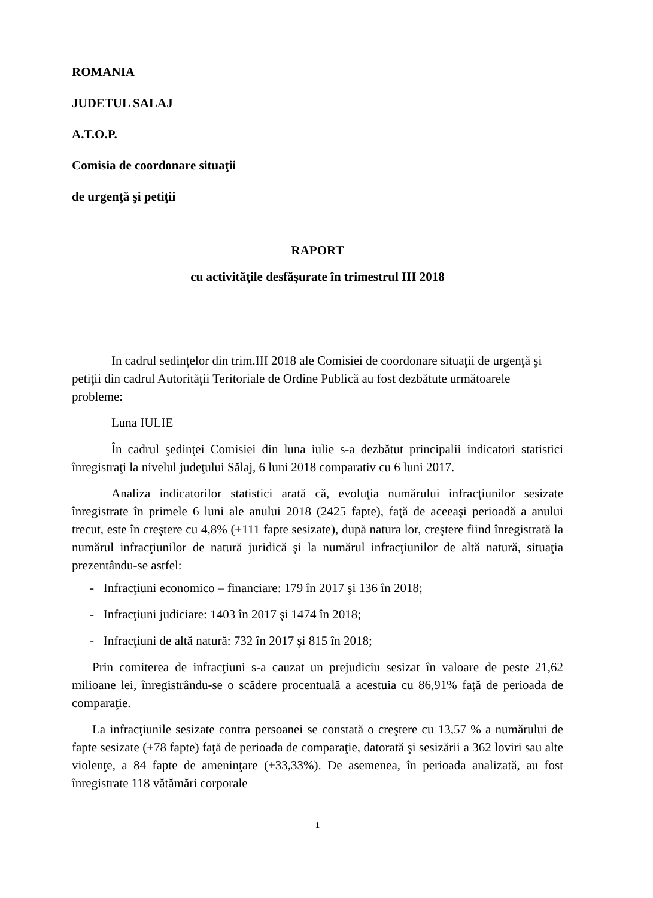ROMANIA
JUDETUL SALAJ
A.T.O.P.
Comisia de coordonare situaţii
de urgenţă şi petiţii
RAPORT
cu activităţile desfăşurate în trimestrul III 2018
In cadrul sedinţelor din trim.III 2018 ale Comisiei de coordonare situaţii de urgenţă şi petiţii din cadrul Autorităţii Teritoriale de Ordine Publică au fost dezbătute următoarele probleme:
Luna IULIE
În cadrul şedinţei Comisiei din luna iulie s-a dezbătut principalii indicatori statistici înregistraţi la nivelul judeţului Sălaj, 6 luni 2018 comparativ cu 6 luni 2017.
Analiza indicatorilor statistici arată că, evoluţia numărului infracţiunilor sesizate înregistrate în primele 6 luni ale anului 2018 (2425 fapte), faţă de aceeaşi perioadă a anului trecut, este în creştere cu 4,8% (+111 fapte sesizate), după natura lor, creştere fiind înregistrată la numărul infracţiunilor de natură juridică şi la numărul infracţiunilor de altă natură, situaţia prezentându-se astfel:
- Infracţiuni economico – financiare: 179 în 2017 şi 136 în 2018;
- Infracţiuni judiciare: 1403 în 2017 şi 1474 în 2018;
- Infracţiuni de altă natură: 732 în 2017 şi 815 în 2018;
Prin comiterea de infracţiuni s-a cauzat un prejudiciu sesizat în valoare de peste 21,62 milioane lei, înregistrându-se o scădere procentuală a acestuia cu 86,91% faţă de perioada de comparaţie.
La infracţiunile sesizate contra persoanei se constată o creştere cu 13,57 % a numărului de fapte sesizate (+78 fapte) faţă de perioada de comparaţie, datorată şi sesizării a 362 loviri sau alte violenţe, a 84 fapte de ameninţare (+33,33%). De asemenea, în perioada analizată, au fost înregistrate 118 vătămări corporale
1